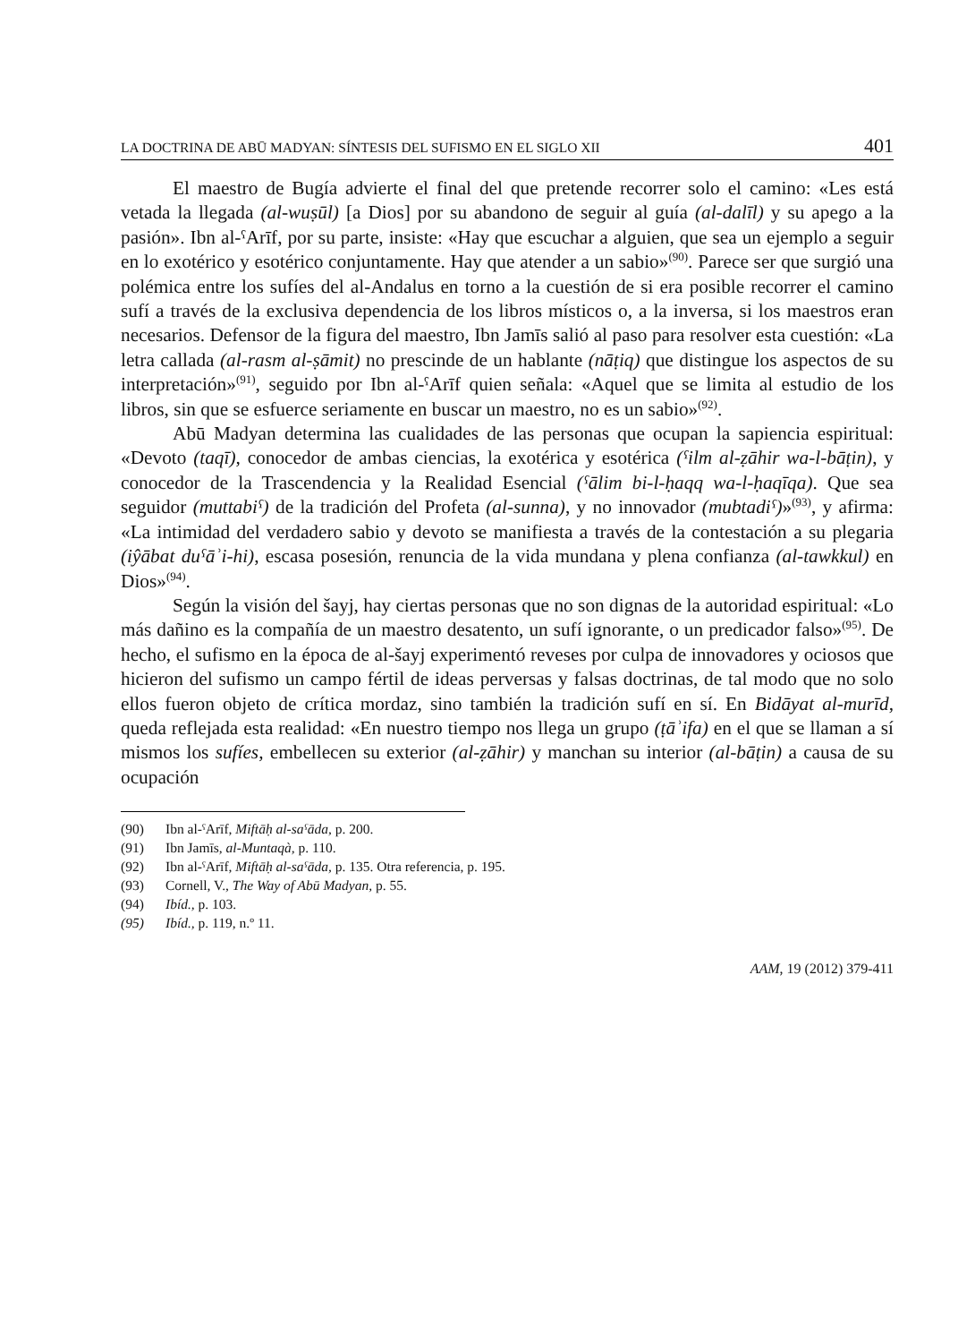LA DOCTRINA DE ABŪ MADYAN: SÍNTESIS DEL SUFISMO EN EL SIGLO XII 401
El maestro de Bugía advierte el final del que pretende recorrer solo el camino: «Les está vetada la llegada (al-wuṣūl) [a Dios] por su abandono de seguir al guía (al-dalīl) y su apego a la pasión». Ibn al-ˁArīf, por su parte, insiste: «Hay que escuchar a alguien, que sea un ejemplo a seguir en lo exotérico y esotérico conjuntamente. Hay que atender a un sabio»<sup>(90)</sup>. Parece ser que surgió una polémica entre los sufíes del al-Andalus en torno a la cuestión de si era posible recorrer el camino sufí a través de la exclusiva dependencia de los libros místicos o, a la inversa, si los maestros eran necesarios. Defensor de la figura del maestro, Ibn Jamīs salió al paso para resolver esta cuestión: «La letra callada (al-rasm al-ṣāmit) no prescinde de un hablante (nāṭiq) que distingue los aspectos de su interpretación»<sup>(91)</sup>, seguido por Ibn al-ˁArīf quien señala: «Aquel que se limita al estudio de los libros, sin que se esfuerce seriamente en buscar un maestro, no es un sabio»<sup>(92)</sup>.
Abū Madyan determina las cualidades de las personas que ocupan la sapiencia espiritual: «Devoto (taqī), conocedor de ambas ciencias, la exotérica y esotérica (ˁilm al-ẓāhir wa-l-bāṭin), y conocedor de la Trascendencia y la Realidad Esencial (ˁālim bi-l-ḥaqq wa-l-ḥaqīqa). Que sea seguidor (muttabiˁ) de la tradición del Profeta (al-sunna), y no innovador (mubtadiˁ)»<sup>(93)</sup>, y afirma: «La intimidad del verdadero sabio y devoto se manifiesta a través de la contestación a su plegaria (iŷābat duˁāʾi-hi), escasa posesión, renuncia de la vida mundana y plena confianza (al-tawkkul) en Dios»<sup>(94)</sup>.
Según la visión del šayj, hay ciertas personas que no son dignas de la autoridad espiritual: «Lo más dañino es la compañía de un maestro desatento, un sufí ignorante, o un predicador falso»<sup>(95)</sup>. De hecho, el sufismo en la época de al-šayj experimentó reveses por culpa de innovadores y ociosos que hicieron del sufismo un campo fértil de ideas perversas y falsas doctrinas, de tal modo que no solo ellos fueron objeto de crítica mordaz, sino también la tradición sufí en sí. En Bidāyat al-murīd, queda reflejada esta realidad: «En nuestro tiempo nos llega un grupo (ṭāʾifa) en el que se llaman a sí mismos los sufíes, embellecen su exterior (al-ẓāhir) y manchan su interior (al-bāṭin) a causa de su ocupación
(90) Ibn al-ˁArīf, Miftāḥ al-saˁāda, p. 200.
(91) Ibn Jamīs, al-Muntaqà, p. 110.
(92) Ibn al-ˁArīf, Miftāḥ al-saˁāda, p. 135. Otra referencia, p. 195.
(93) Cornell, V., The Way of Abū Madyan, p. 55.
(94) Ibíd., p. 103.
(95) Ibíd., p. 119, n.º 11.
AAM, 19 (2012) 379-411